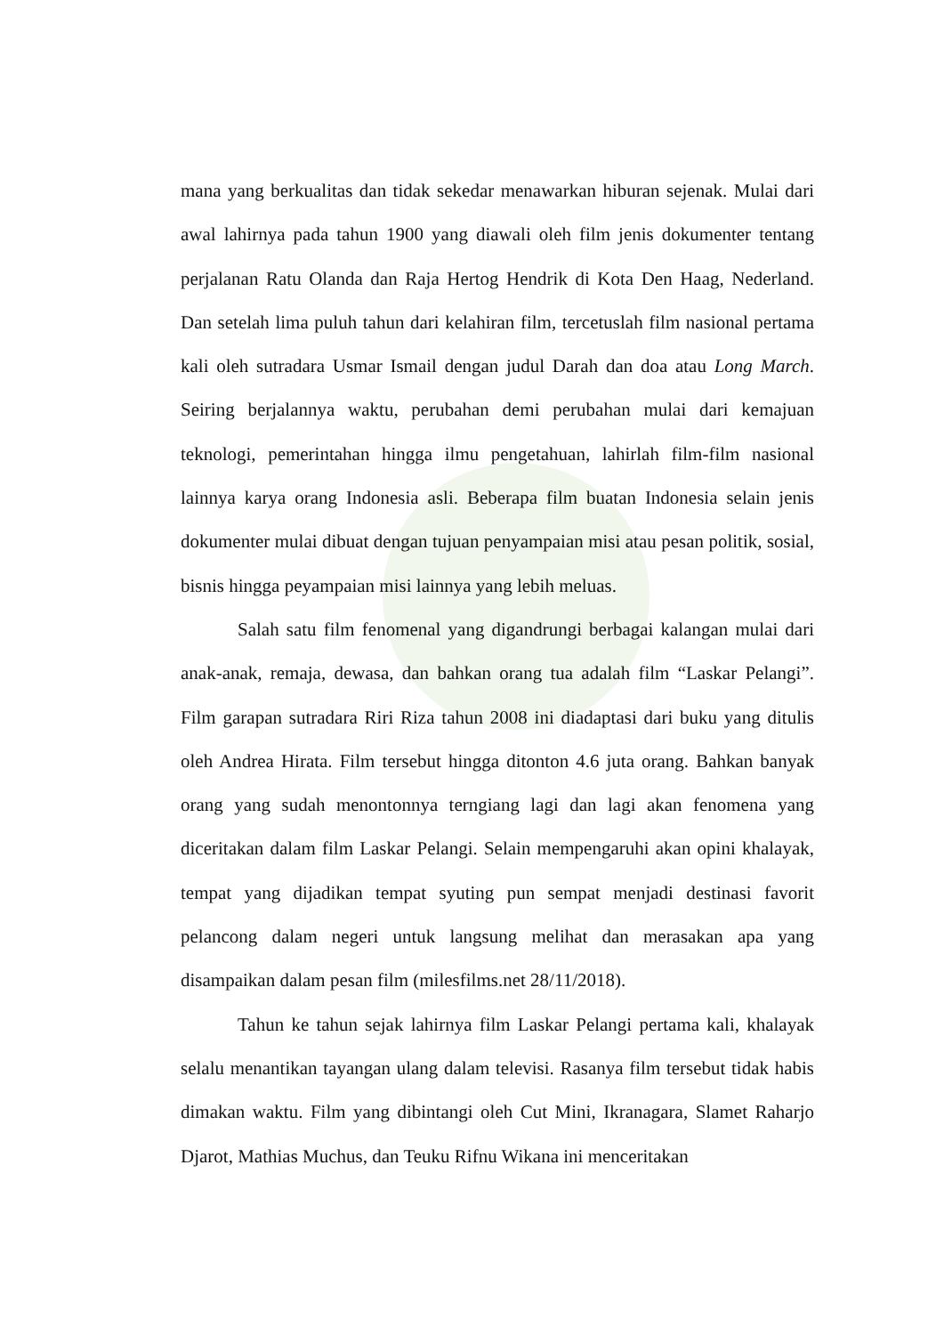mana yang berkualitas dan tidak sekedar menawarkan hiburan sejenak. Mulai dari awal lahirnya pada tahun 1900 yang diawali oleh film jenis dokumenter tentang perjalanan Ratu Olanda dan Raja Hertog Hendrik di Kota Den Haag, Nederland. Dan setelah lima puluh tahun dari kelahiran film, tercetuslah film nasional pertama kali oleh sutradara Usmar Ismail dengan judul Darah dan doa atau Long March. Seiring berjalannya waktu, perubahan demi perubahan mulai dari kemajuan teknologi, pemerintahan hingga ilmu pengetahuan, lahirlah film-film nasional lainnya karya orang Indonesia asli. Beberapa film buatan Indonesia selain jenis dokumenter mulai dibuat dengan tujuan penyampaian misi atau pesan politik, sosial, bisnis hingga peyampaian misi lainnya yang lebih meluas.
Salah satu film fenomenal yang digandrungi berbagai kalangan mulai dari anak-anak, remaja, dewasa, dan bahkan orang tua adalah film “Laskar Pelangi”. Film garapan sutradara Riri Riza tahun 2008 ini diadaptasi dari buku yang ditulis oleh Andrea Hirata. Film tersebut hingga ditonton 4.6 juta orang. Bahkan banyak orang yang sudah menontonnya terngiang lagi dan lagi akan fenomena yang diceritakan dalam film Laskar Pelangi. Selain mempengaruhi akan opini khalayak, tempat yang dijadikan tempat syuting pun sempat menjadi destinasi favorit pelancong dalam negeri untuk langsung melihat dan merasakan apa yang disampaikan dalam pesan film (milesfilms.net 28/11/2018).
Tahun ke tahun sejak lahirnya film Laskar Pelangi pertama kali, khalayak selalu menantikan tayangan ulang dalam televisi. Rasanya film tersebut tidak habis dimakan waktu. Film yang dibintangi oleh Cut Mini, Ikranagara, Slamet Raharjo Djarot, Mathias Muchus, dan Teuku Rifnu Wikana ini menceritakan